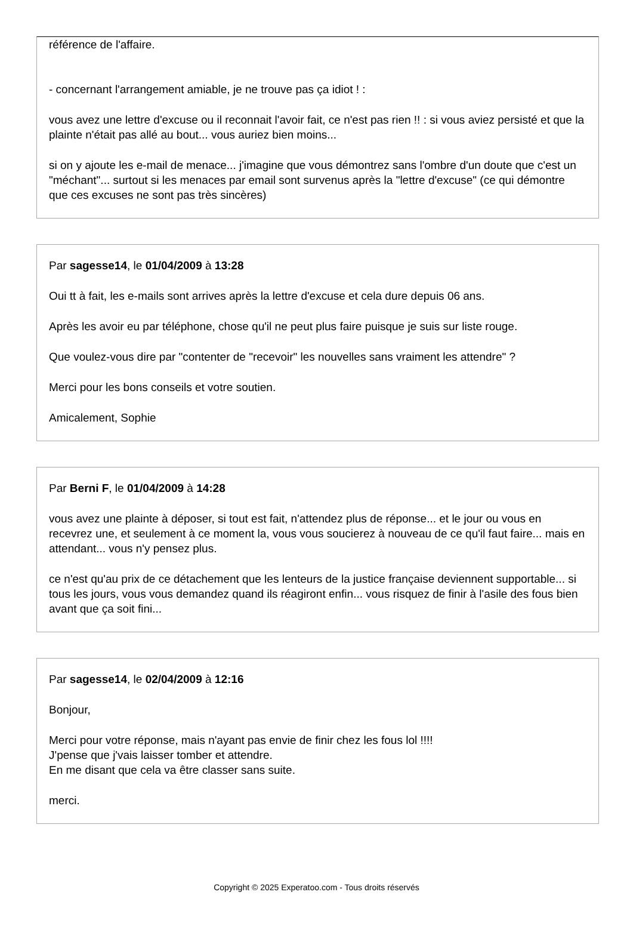référence de l'affaire.
- concernant l'arrangement amiable, je ne trouve pas ça idiot ! :
vous avez une lettre d'excuse ou il reconnait l'avoir fait, ce n'est pas rien !! : si vous aviez persisté et que la plainte n'était pas allé au bout... vous auriez bien moins...
si on y ajoute les e-mail de menace... j'imagine que vous démontrez sans l'ombre d'un doute que c'est un "méchant"... surtout si les menaces par email sont survenus après la "lettre d'excuse" (ce qui démontre que ces excuses ne sont pas très sincères)
Par sagesse14, le 01/04/2009 à 13:28
Oui tt à fait, les e-mails sont arrives après la lettre d'excuse et cela dure depuis 06 ans.
Après les avoir eu par téléphone, chose qu'il ne peut plus faire puisque je suis sur liste rouge.
Que voulez-vous dire par "contenter de "recevoir" les nouvelles sans vraiment les attendre" ?
Merci pour les bons conseils et votre soutien.
Amicalement, Sophie
Par Berni F, le 01/04/2009 à 14:28
vous avez une plainte à déposer, si tout est fait, n'attendez plus de réponse... et le jour ou vous en recevrez une, et seulement à ce moment la, vous vous soucierez à nouveau de ce qu'il faut faire... mais en attendant... vous n'y pensez plus.
ce n'est qu'au prix de ce détachement que les lenteurs de la justice française deviennent supportable... si tous les jours, vous vous demandez quand ils réagiront enfin... vous risquez de finir à l'asile des fous bien avant que ça soit fini...
Par sagesse14, le 02/04/2009 à 12:16
Bonjour,
Merci pour votre réponse, mais n'ayant pas envie de finir chez les fous lol !!!!
J'pense que j'vais laisser tomber et attendre.
En me disant que cela va être classer sans suite.
merci.
Copyright © 2025 Experatoo.com - Tous droits réservés